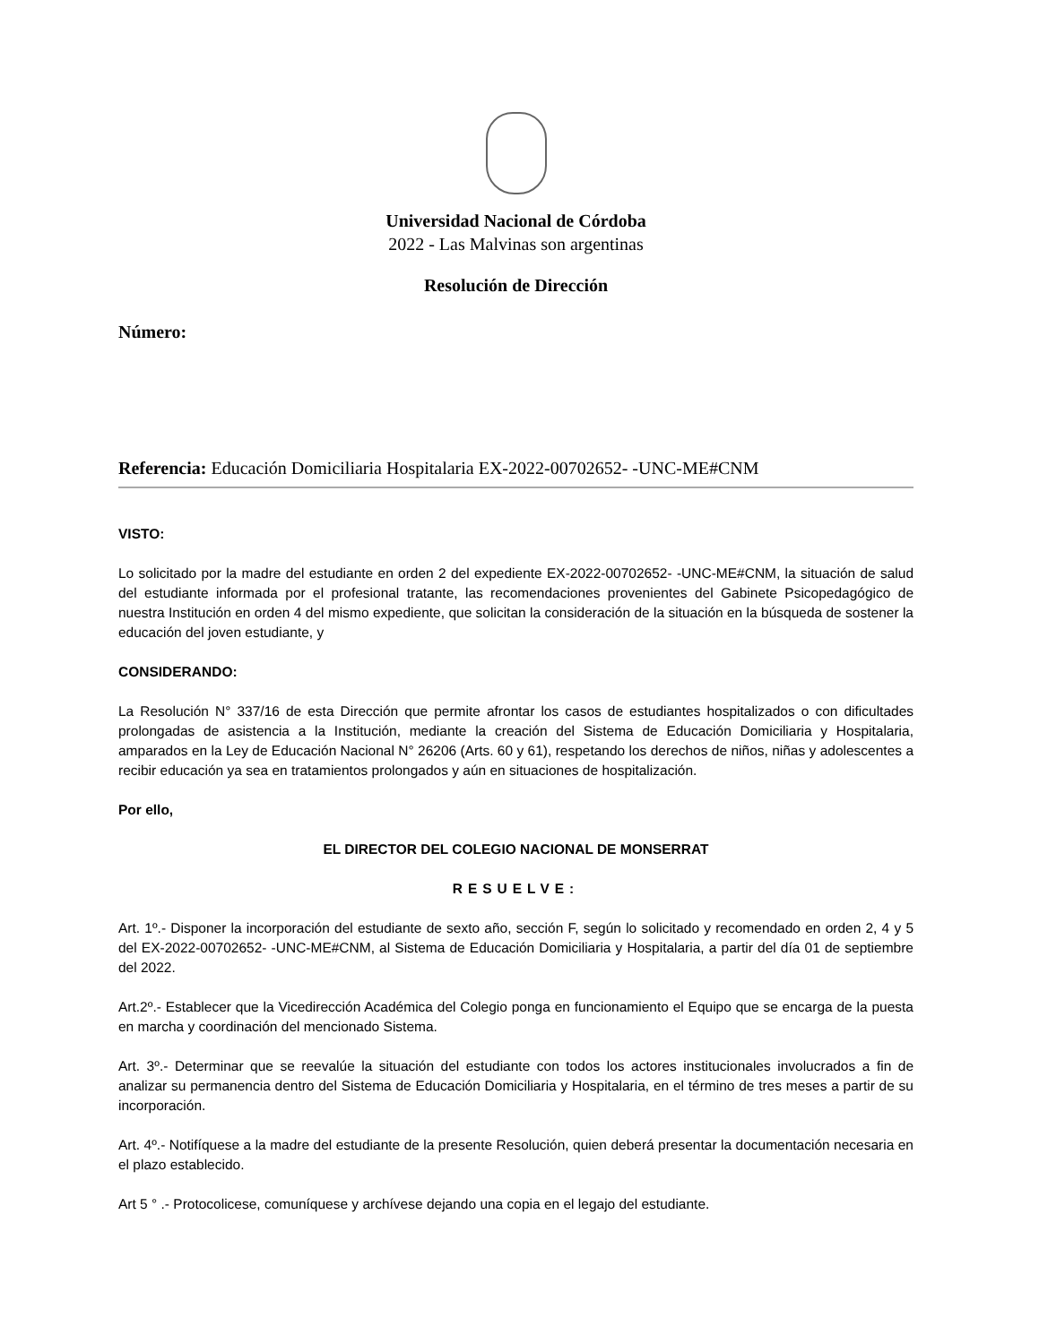Universidad Nacional de Córdoba
2022 - Las Malvinas son argentinas
Resolución de Dirección
Número:
Referencia: Educación Domiciliaria Hospitalaria EX-2022-00702652- -UNC-ME#CNM
VISTO:
Lo solicitado por la madre del estudiante en orden 2 del expediente EX-2022-00702652- -UNC-ME#CNM, la situación de salud del estudiante informada por el profesional tratante, las recomendaciones provenientes del Gabinete Psicopedagógico de nuestra Institución en orden 4 del mismo expediente, que solicitan la consideración de la situación en la búsqueda de sostener la educación del joven estudiante, y
CONSIDERANDO:
La Resolución N° 337/16 de esta Dirección que permite afrontar los casos de estudiantes hospitalizados o con dificultades prolongadas de asistencia a la Institución, mediante la creación del Sistema de Educación Domiciliaria y Hospitalaria, amparados en la Ley de Educación Nacional N° 26206 (Arts. 60 y 61), respetando los derechos de niños, niñas y adolescentes a recibir educación ya sea en tratamientos prolongados y aún en situaciones de hospitalización.
Por ello,
EL DIRECTOR DEL COLEGIO NACIONAL DE MONSERRAT
RESUELVE:
Art. 1º.- Disponer la incorporación del estudiante de sexto año, sección F, según lo solicitado y recomendado en orden 2, 4 y 5 del EX-2022-00702652- -UNC-ME#CNM, al Sistema de Educación Domiciliaria y Hospitalaria, a partir del día 01 de septiembre del 2022.
Art.2º.- Establecer que la Vicedirección Académica del Colegio ponga en funcionamiento el Equipo que se encarga de la puesta en marcha y coordinación del mencionado Sistema.
Art. 3º.- Determinar que se reevalúe la situación del estudiante con todos los actores institucionales involucrados a fin de analizar su permanencia dentro del Sistema de Educación Domiciliaria y Hospitalaria, en el término de tres meses a partir de su incorporación.
Art. 4º.- Notifíquese a la madre del estudiante de la presente Resolución, quien deberá presentar la documentación necesaria en el plazo establecido.
Art 5 ° .- Protocolicese, comuníquese y archívese dejando una copia en el legajo del estudiante.